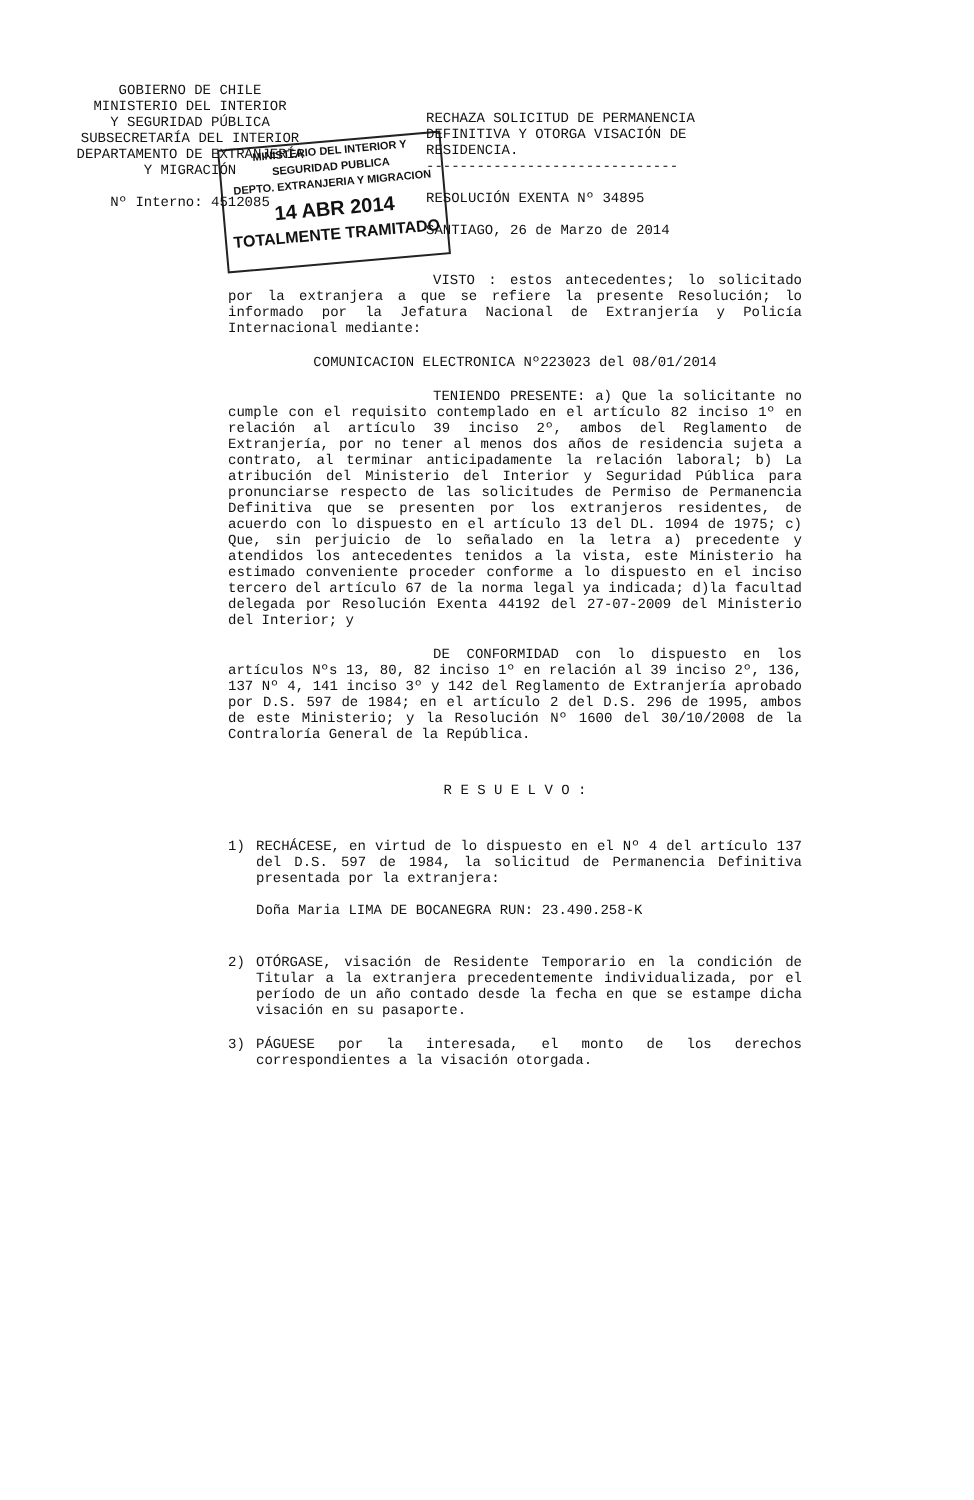MINISTERIO DEL INTERIOR Y SEGURIDAD PUBLICA
DEPTO. EXTRANJERIA Y MIGRACION
14 ABR 2014
TOTALMENTE TRAMITADO
GOBIERNO DE CHILE
MINISTERIO DEL INTERIOR
Y SEGURIDAD PÚBLICA
SUBSECRETARÍA DEL INTERIOR
DEPARTAMENTO DE EXTRANJERÍA
Y MIGRACIÓN
Nº Interno: 4512085
RECHAZA SOLICITUD DE PERMANENCIA DEFINITIVA Y OTORGA VISACIÓN DE RESIDENCIA.
------------------------------
RESOLUCIÓN EXENTA Nº 34895
SANTIAGO, 26 de Marzo de 2014
VISTO : estos antecedentes; lo solicitado por la extranjera a que se refiere la presente Resolución; lo informado por la Jefatura Nacional de Extranjería y Policía Internacional mediante:
COMUNICACION ELECTRONICA Nº223023 del 08/01/2014
TENIENDO PRESENTE: a) Que la solicitante no cumple con el requisito contemplado en el artículo 82 inciso 1º en relación al artículo 39 inciso 2º, ambos del Reglamento de Extranjería, por no tener al menos dos años de residencia sujeta a contrato, al terminar anticipadamente la relación laboral; b) La atribución del Ministerio del Interior y Seguridad Pública para pronunciarse respecto de las solicitudes de Permiso de Permanencia Definitiva que se presenten por los extranjeros residentes, de acuerdo con lo dispuesto en el artículo 13 del DL. 1094 de 1975; c) Que, sin perjuicio de lo señalado en la letra a) precedente y atendidos los antecedentes tenidos a la vista, este Ministerio ha estimado conveniente proceder conforme a lo dispuesto en el inciso tercero del artículo 67 de la norma legal ya indicada; d)la facultad delegada por Resolución Exenta 44192 del 27-07-2009 del Ministerio del Interior; y
DE CONFORMIDAD con lo dispuesto en los artículos Nºs 13, 80, 82 inciso 1º en relación al 39 inciso 2º, 136, 137 Nº 4, 141 inciso 3º y 142 del Reglamento de Extranjería aprobado por D.S. 597 de 1984; en el artículo 2 del D.S. 296 de 1995, ambos de este Ministerio; y la Resolución Nº 1600 del 30/10/2008 de la Contraloría General de la República.
R E S U E L V O :
1) RECHÁCESE, en virtud de lo dispuesto en el Nº 4 del artículo 137 del D.S. 597 de 1984, la solicitud de Permanencia Definitiva presentada por la extranjera:
Doña Maria LIMA DE BOCANEGRA RUN: 23.490.258-K
2) OTÓRGASE, visación de Residente Temporario en la condición de Titular a la extranjera precedentemente individualizada, por el período de un año contado desde la fecha en que se estampe dicha visación en su pasaporte.
3) PÁGUESE por la interesada, el monto de los derechos correspondientes a la visación otorgada.